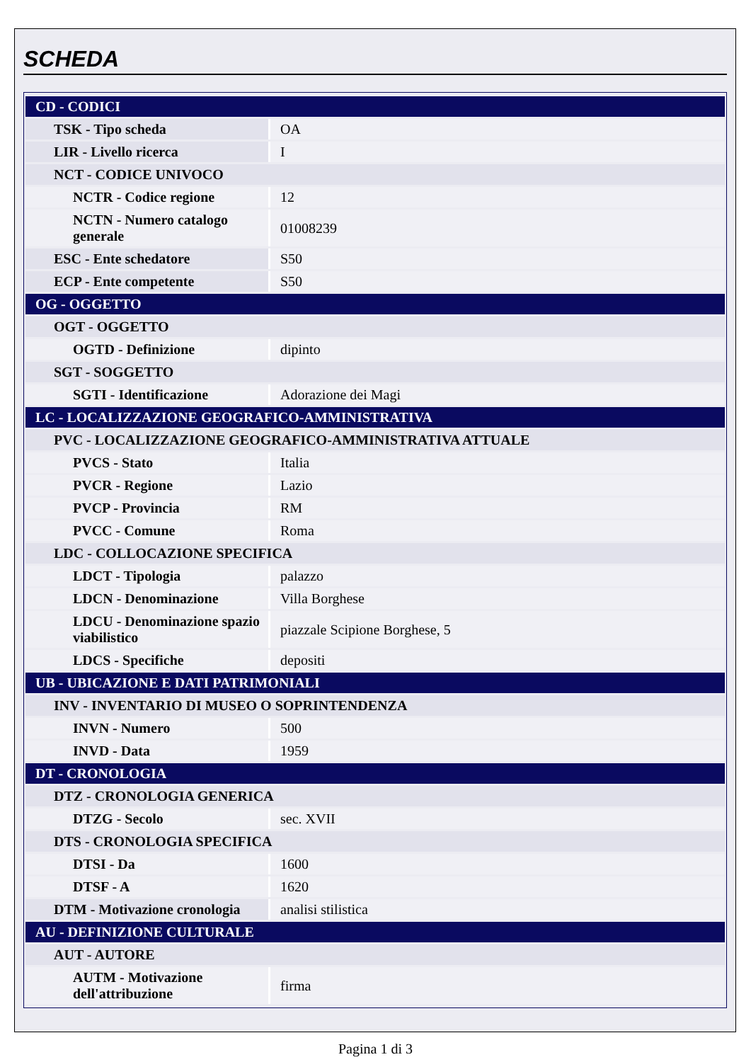SCHEDA
| CD - CODICI | |
| TSK - Tipo scheda | OA |
| LIR - Livello ricerca | I |
| NCT - CODICE UNIVOCO | |
| NCTR - Codice regione | 12 |
| NCTN - Numero catalogo generale | 01008239 |
| ESC - Ente schedatore | S50 |
| ECP - Ente competente | S50 |
| OG - OGGETTO | |
| OGT - OGGETTO | |
| OGTD - Definizione | dipinto |
| SGT - SOGGETTO | |
| SGTI - Identificazione | Adorazione dei Magi |
| LC - LOCALIZZAZIONE GEOGRAFICO-AMMINISTRATIVA | |
| PVC - LOCALIZZAZIONE GEOGRAFICO-AMMINISTRATIVA ATTUALE | |
| PVCS - Stato | Italia |
| PVCR - Regione | Lazio |
| PVCP - Provincia | RM |
| PVCC - Comune | Roma |
| LDC - COLLOCAZIONE SPECIFICA | |
| LDCT - Tipologia | palazzo |
| LDCN - Denominazione | Villa Borghese |
| LDCU - Denominazione spazio viabilistico | piazzale Scipione Borghese, 5 |
| LDCS - Specifiche | depositi |
| UB - UBICAZIONE E DATI PATRIMONIALI | |
| INV - INVENTARIO DI MUSEO O SOPRINTENDENZA | |
| INVN - Numero | 500 |
| INVD - Data | 1959 |
| DT - CRONOLOGIA | |
| DTZ - CRONOLOGIA GENERICA | |
| DTZG - Secolo | sec. XVII |
| DTS - CRONOLOGIA SPECIFICA | |
| DTSI - Da | 1600 |
| DTSF - A | 1620 |
| DTM - Motivazione cronologia | analisi stilistica |
| AU - DEFINIZIONE CULTURALE | |
| AUT - AUTORE | |
| AUTM - Motivazione dell'attribuzione | firma |
Pagina 1 di 3